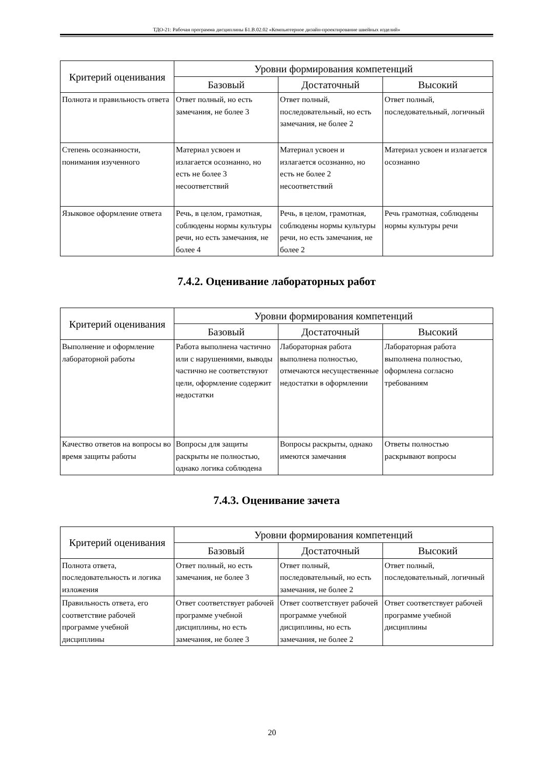ТДО-21: Рабочая программа дисциплины Б1.В.02.02 «Компьютерное дизайн-проектирование швейных изделий»
| Критерий оценивания | Уровни формирования компетенций | | |
| --- | --- | --- | --- |
| | Базовый | Достаточный | Высокий |
| Полнота и правильность ответа | Ответ полный, но есть замечания, не более 3 | Ответ полный, последовательный, но есть замечания, не более 2 | Ответ полный, последовательный, логичный |
| Степень осознанности, понимания изученного | Материал усвоен и излагается осознанно, но есть не более 3 несоответствий | Материал усвоен и излагается осознанно, но есть не более 2 несоответствий | Материал усвоен и излагается осознанно |
| Языковое оформление ответа | Речь, в целом, грамотная, соблюдены нормы культуры речи, но есть замечания, не более 4 | Речь, в целом, грамотная, соблюдены нормы культуры речи, но есть замечания, не более 2 | Речь грамотная, соблюдены нормы культуры речи |
7.4.2. Оценивание лабораторных работ
| Критерий оценивания | Уровни формирования компетенций | | |
| --- | --- | --- | --- |
| | Базовый | Достаточный | Высокий |
| Выполнение и оформление лабораторной работы | Работа выполнена частично или с нарушениями, выводы частично не соответствуют цели, оформление содержит недостатки | Лабораторная работа выполнена полностью, отмечаются несущественные недостатки в оформлении | Лабораторная работа выполнена полностью, оформлена согласно требованиям |
| Качество ответов на вопросы во время защиты работы | Вопросы для защиты раскрыты не полностью, однако логика соблюдена | Вопросы раскрыты, однако имеются замечания | Ответы полностью раскрывают вопросы |
7.4.3. Оценивание зачета
| Критерий оценивания | Уровни формирования компетенций | | |
| --- | --- | --- | --- |
| | Базовый | Достаточный | Высокий |
| Полнота ответа, последовательность и логика изложения | Ответ полный, но есть замечания, не более 3 | Ответ полный, последовательный, но есть замечания, не более 2 | Ответ полный, последовательный, логичный |
| Правильность ответа, его соответствие рабочей программе учебной дисциплины | Ответ соответствует рабочей программе учебной дисциплины, но есть замечания, не более 3 | Ответ соответствует рабочей программе учебной дисциплины, но есть замечания, не более 2 | Ответ соответствует рабочей программе учебной дисциплины |
20